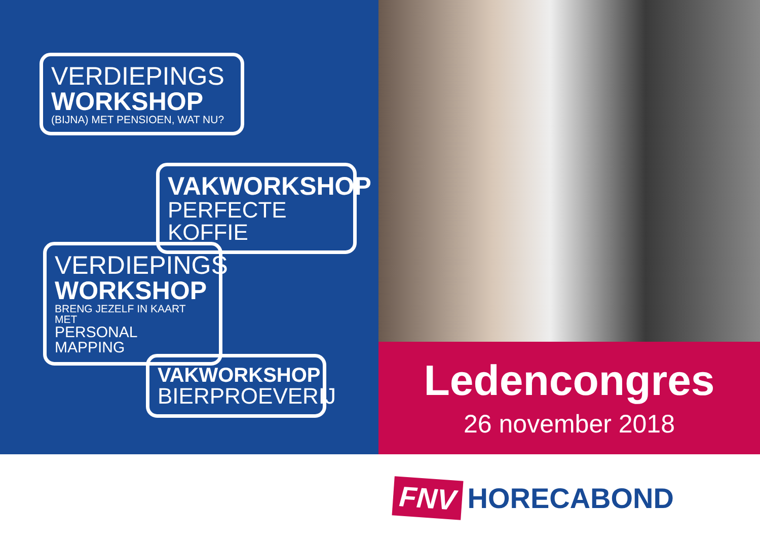VERDIEPINGS
WORKSHOP
(BIJNA) MET PENSIOEN, WAT NU?
VAKWORKSHOP
PERFECTE KOFFIE
VERDIEPINGS
WORKSHOP
BRENG JEZELF IN KAART MET
PERSONAL MAPPING
VAKWORKSHOP
BIERPROEVERIJ
Ledencongres
26 november 2018
FNV HORECABOND